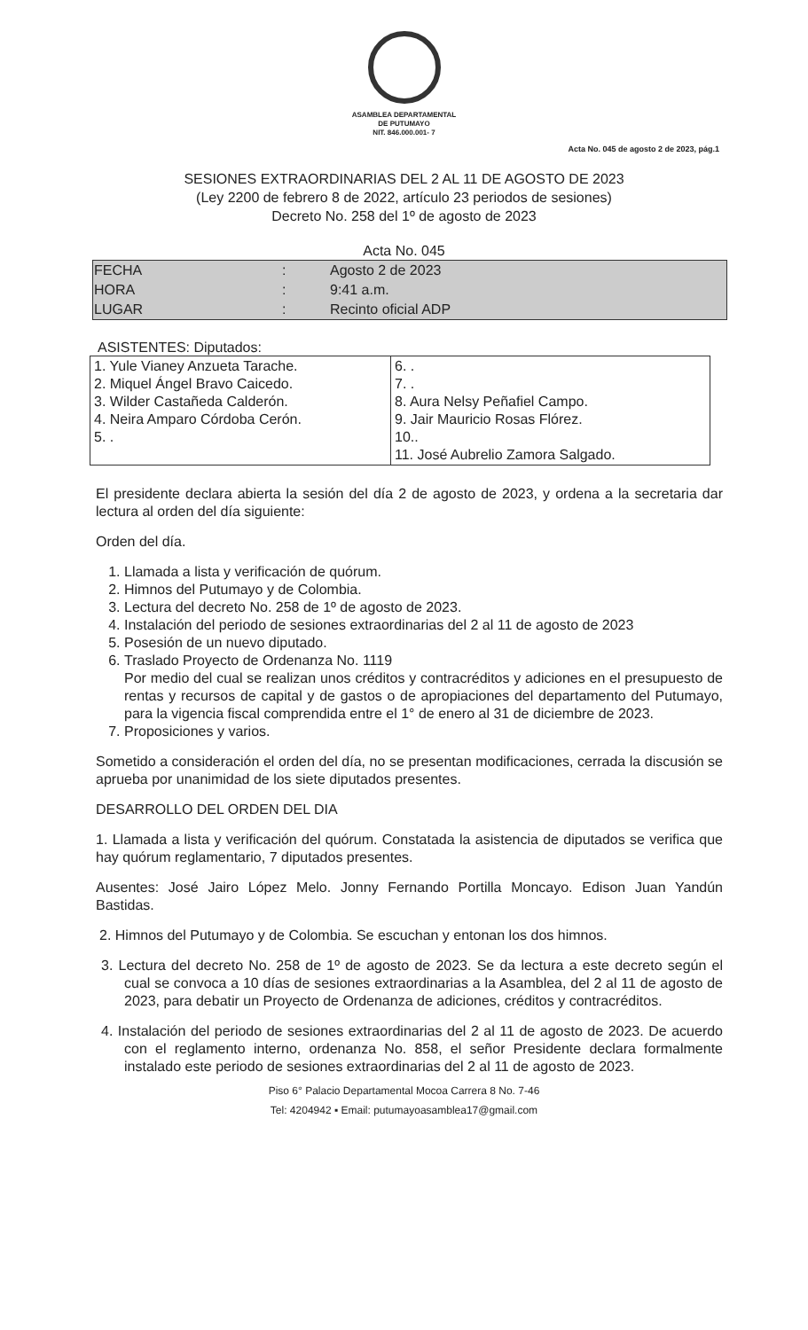ASAMBLEA DEPARTAMENTAL
DE PUTUMAYO
NIT. 846.000.001- 7
Acta No. 045 de agosto 2 de 2023, pág.1
SESIONES EXTRAORDINARIAS DEL 2 AL 11 DE AGOSTO DE 2023
(Ley 2200 de febrero 8 de 2022, artículo 23 periodos de sesiones)
Decreto No. 258 del 1º de agosto de 2023
Acta No. 045
| FECHA | : | Agosto 2 de 2023 |
| HORA | : | 9:41 a.m. |
| LUGAR | : | Recinto oficial ADP |
ASISTENTES: Diputados:
| 1. Yule Vianey Anzueta Tarache. 2. Miquel Ángel Bravo Caicedo. 3. Wilder Castañeda Calderón. 4. Neira Amparo Córdoba Cerón. 5. . | 6. . 7. . 8. Aura Nelsy Peñafiel Campo. 9. Jair Mauricio Rosas Flórez. 10.. 11. José Aubrelio Zamora Salgado. |
El presidente declara abierta la sesión del día 2 de agosto de 2023, y ordena a la secretaria dar lectura al orden del día siguiente:
Orden del día.
1. Llamada a lista y verificación de quórum.
2. Himnos del Putumayo y de Colombia.
3. Lectura del decreto No. 258 de 1º de agosto de 2023.
4. Instalación del periodo de sesiones extraordinarias del 2 al 11 de agosto de 2023
5. Posesión de un nuevo diputado.
6. Traslado Proyecto de Ordenanza No. 1119
Por medio del cual se realizan unos créditos y contracréditos y adiciones en el presupuesto de rentas y recursos de capital y de gastos o de apropiaciones del departamento del Putumayo, para la vigencia fiscal comprendida entre el 1° de enero al 31 de diciembre de 2023.
7. Proposiciones y varios.
Sometido a consideración el orden del día, no se presentan modificaciones, cerrada la discusión se aprueba por unanimidad de los siete diputados presentes.
DESARROLLO DEL ORDEN DEL DIA
1. Llamada a lista y verificación del quórum. Constatada la asistencia de diputados se verifica que hay quórum reglamentario, 7 diputados presentes.
Ausentes: José Jairo López Melo. Jonny Fernando Portilla Moncayo. Edison Juan Yandún Bastidas.
2. Himnos del Putumayo y de Colombia. Se escuchan y entonan los dos himnos.
3. Lectura del decreto No. 258 de 1º de agosto de 2023. Se da lectura a este decreto según el cual se convoca a 10 días de sesiones extraordinarias a la Asamblea, del 2 al 11 de agosto de 2023, para debatir un Proyecto de Ordenanza de adiciones, créditos y contracréditos.
4. Instalación del periodo de sesiones extraordinarias del 2 al 11 de agosto de 2023. De acuerdo con el reglamento interno, ordenanza No. 858, el señor Presidente declara formalmente instalado este periodo de sesiones extraordinarias del 2 al 11 de agosto de 2023.
Piso 6° Palacio Departamental Mocoa Carrera 8 No. 7-46
Tel: 4204942 ▪ Email: putumayoasamblea17@gmail.com